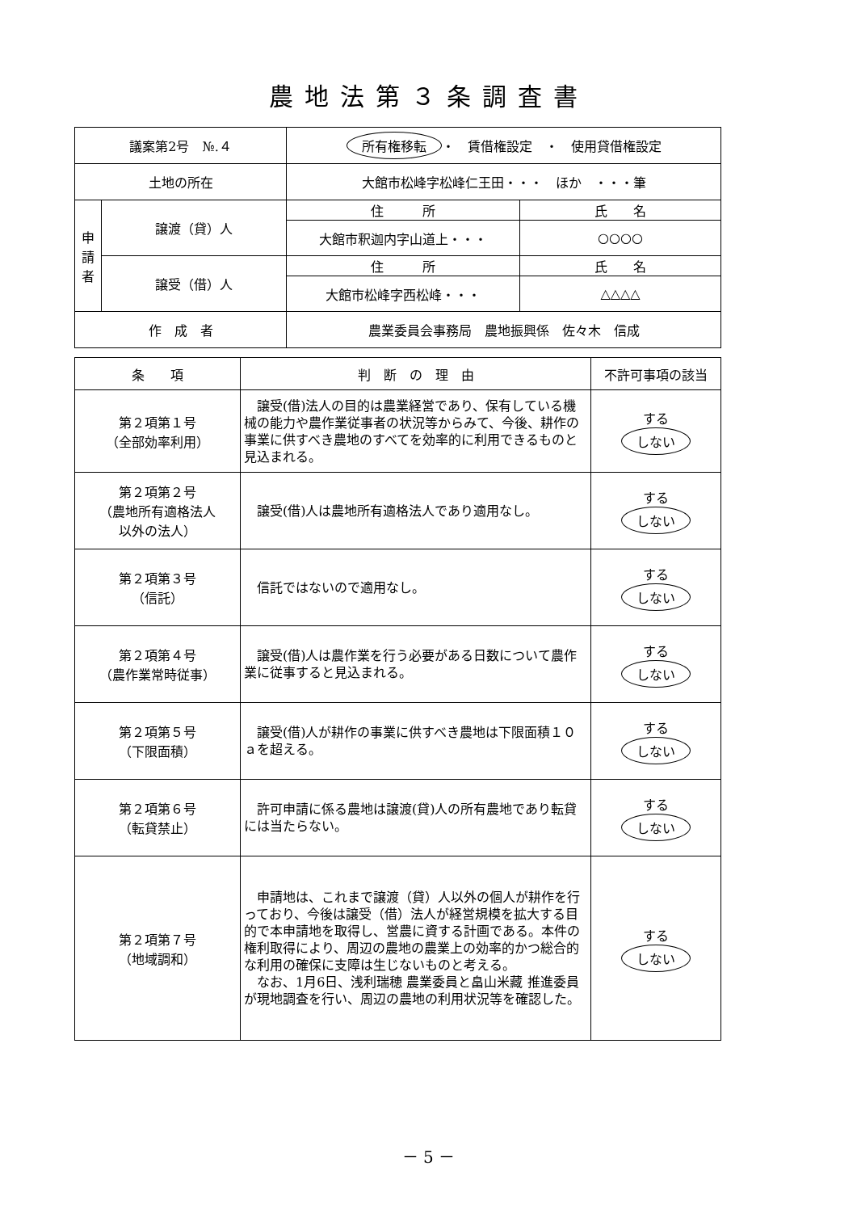農地法第３条調査書
| 議案第2号 №.４ | | 所有権移転 ・ 賃借権設定 ・ 使用貸借権設定 | |
| 土地の所在 | | 大館市松峰字松峰仁王田・・・ ほか ・・・筆 | |
| 申 請 者 | 譲渡（貸）人 | 住 所 | 氏 名 |
| | | 大館市釈迦内字山道上・・・ | ○○○○ |
| | 譲受（借）人 | 住 所 | 氏 名 |
| | | 大館市松峰字西松峰・・・ | △△△△ |
| 作 成 者 | | 農業委員会事務局 農地振興係 佐々木 信成 | |
| 条 項 | 判 断 の 理 由 | 不許可事項の該当 |
| --- | --- | --- |
| 第２項第１号 （全部効率利用） | 譲受(借)法人の目的は農業経営であり、保有している機械の能力や農作業従事者の状況等からみて、今後、耕作の事業に供すべき農地のすべてを効率的に利用できるものと見込まれる。 | する しない |
| 第２項第２号 （農地所有適格法人 以外の法人） | 譲受(借)人は農地所有適格法人であり適用なし。 | する しない |
| 第２項第３号 （信託） | 信託ではないので適用なし。 | する しない |
| 第２項第４号 （農作業常時従事） | 譲受(借)人は農作業を行う必要がある日数について農作業に従事すると見込まれる。 | する しない |
| 第２項第５号 （下限面積） | 譲受(借)人が耕作の事業に供すべき農地は下限面積１０ａを超える。 | する しない |
| 第２項第６号 （転貸禁止） | 許可申請に係る農地は譲渡(貸)人の所有農地であり転貸には当たらない。 | する しない |
| 第２項第７号 （地域調和） | 申請地は、これまで譲渡（貸）人以外の個人が耕作を行っており、今後は譲受（借）法人が経営規模を拡大する目的で本申請地を取得し、営農に資する計画である。本件の権利取得により、周辺の農地の農業上の効率的かつ総合的な利用の確保に支障は生じないものと考える。 なお、1月6日、浅利瑞穂 農業委員と畠山米藏 推進委員が現地調査を行い、周辺の農地の利用状況等を確認した。 | する しない |
－ 5 －